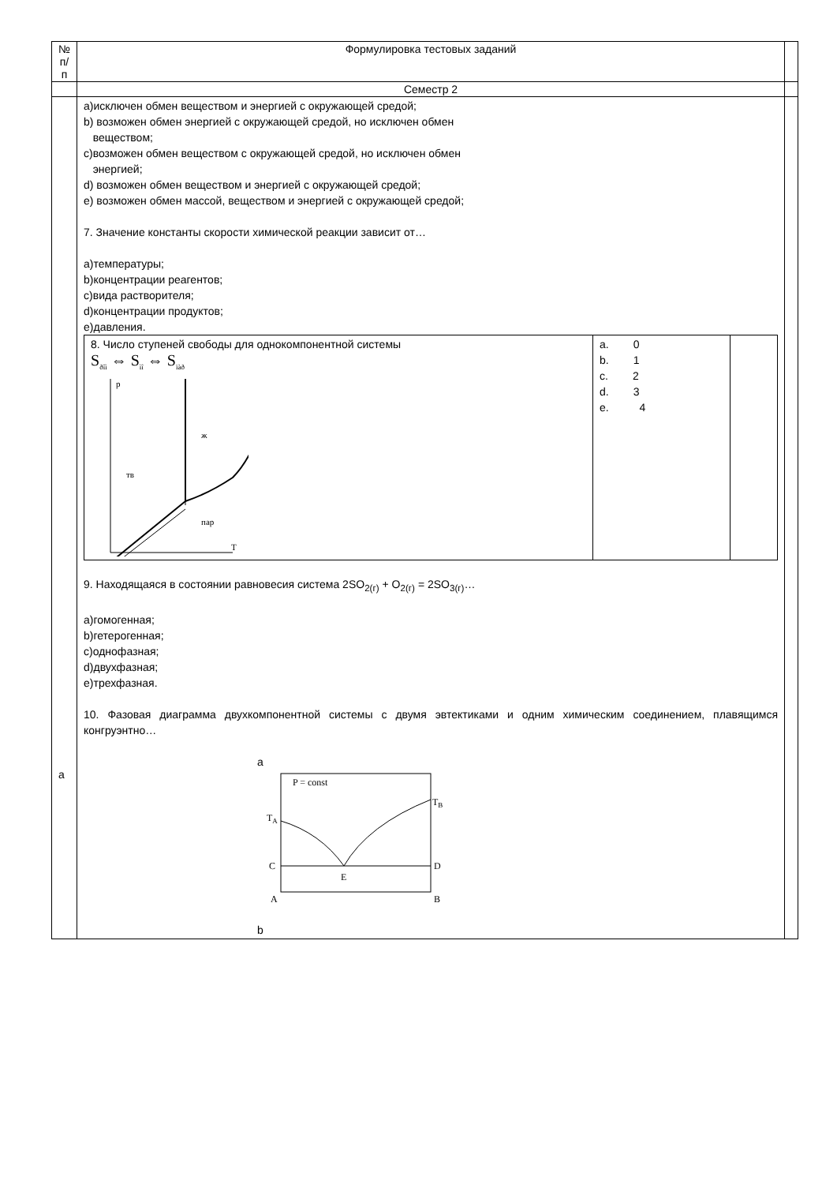| № п/п | Формулировка тестовых заданий | |
| | Семестр 2 | |
| a | a)исключен обмен веществом и энергией с окружающей средой; b) возможен обмен энергией с окружающей средой, но исключен обмен веществом; c)возможен обмен веществом с окружающей средой, но исключен обмен энергией; d) возможен обмен веществом и энергией с окружающей средой; e) возможен обмен массой, веществом и энергией с окружающей средой; 7. Значение константы скорости химической реакции зависит от… a)температуры; b)концентрации реагентов; c)вида растворителя; d)концентрации продуктов; e)давления. / 8. Число ступеней свободы для однокомпонентной системы S<sub>ðîì</sub> ⇔ S<sub>ìî</sub> ⇔ S<sub>ïàð</sub> p ж тв пар T / a. 0 b. 1 c. 2 d. 3 e. 4 / / 9. Находящаяся в состоянии равновесия система 2SO<sub>2(г)</sub> + O<sub>2(г)</sub> = 2SO<sub>3(г)</sub>… a)гомогенная; b)гетерогенная; c)однофазная; d)двухфазная; e)трехфазная. 10. Фазовая диаграмма двухкомпонентной системы с двумя эвтектиками и одним химическим соединением, плавящимся конгруэнтно… a P = const T B T A C D E A B b | |